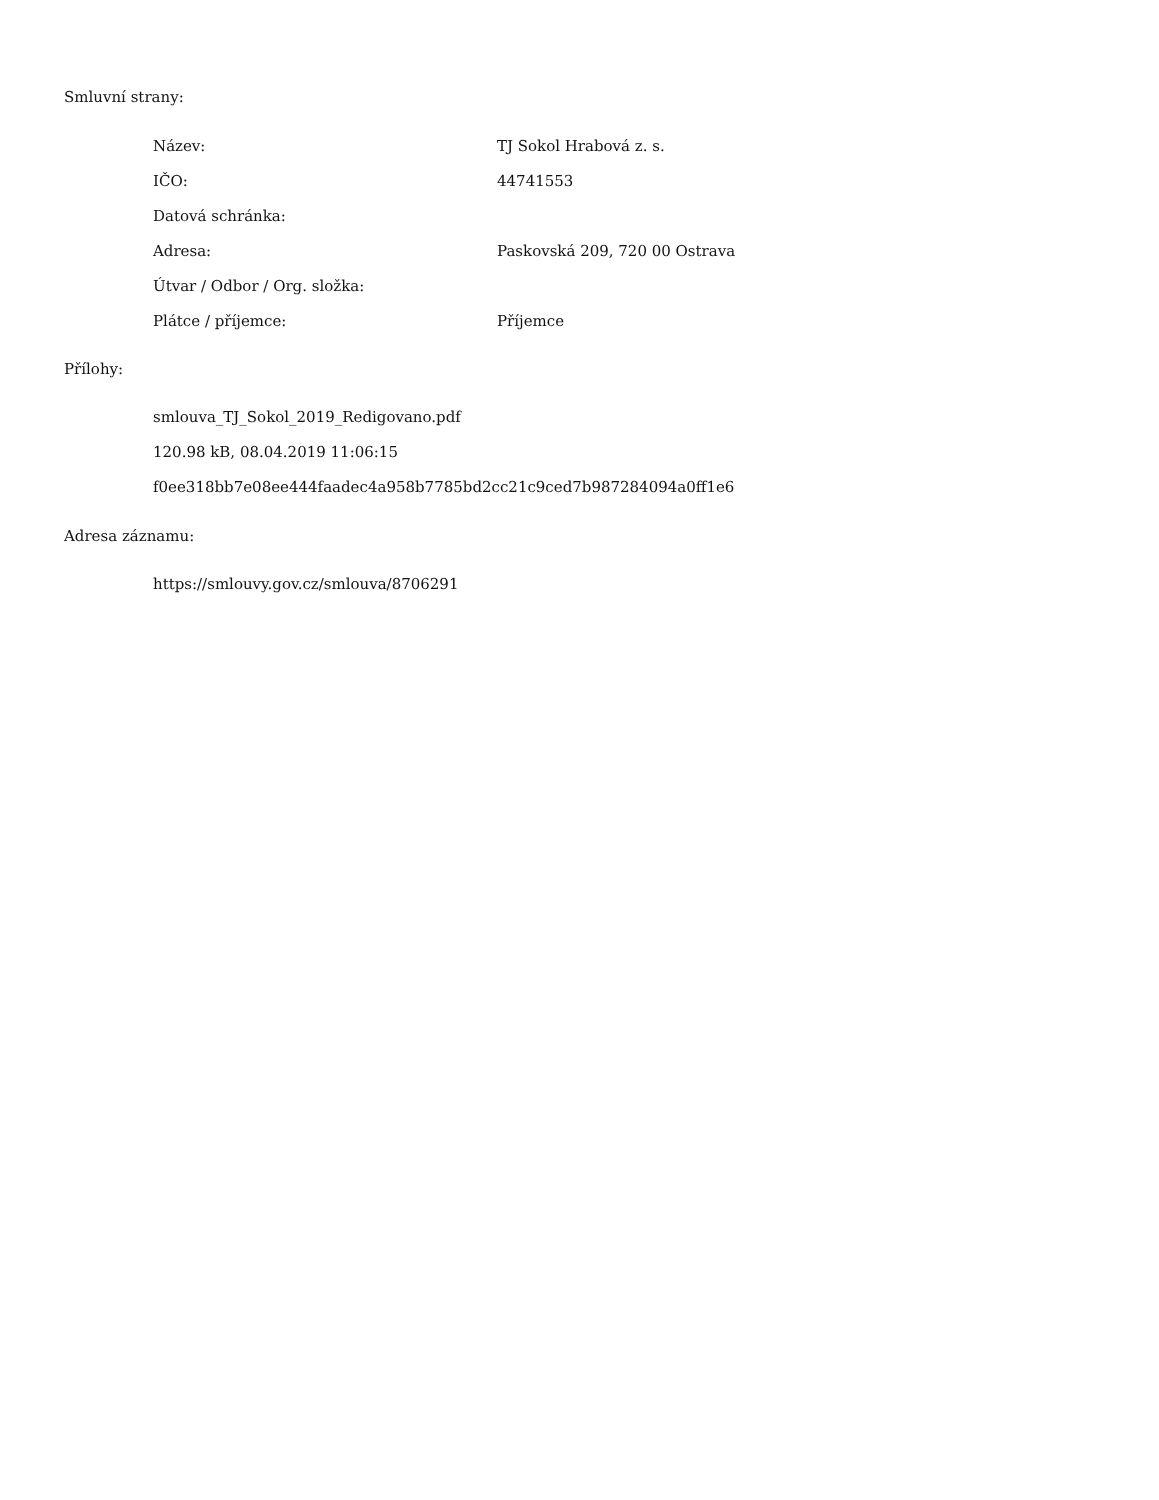Smluvní strany:
| Název: | TJ Sokol Hrabová z. s. |
| IČO: | 44741553 |
| Datová schránka: | |
| Adresa: | Paskovská 209, 720 00 Ostrava |
| Útvar / Odbor / Org. složka: | |
| Plátce / příjemce: | Příjemce |
Přílohy:
smlouva_TJ_Sokol_2019_Redigovano.pdf
120.98 kB, 08.04.2019 11:06:15
f0ee318bb7e08ee444faadec4a958b7785bd2cc21c9ced7b987284094a0ff1e6
Adresa záznamu:
https://smlouvy.gov.cz/smlouva/8706291